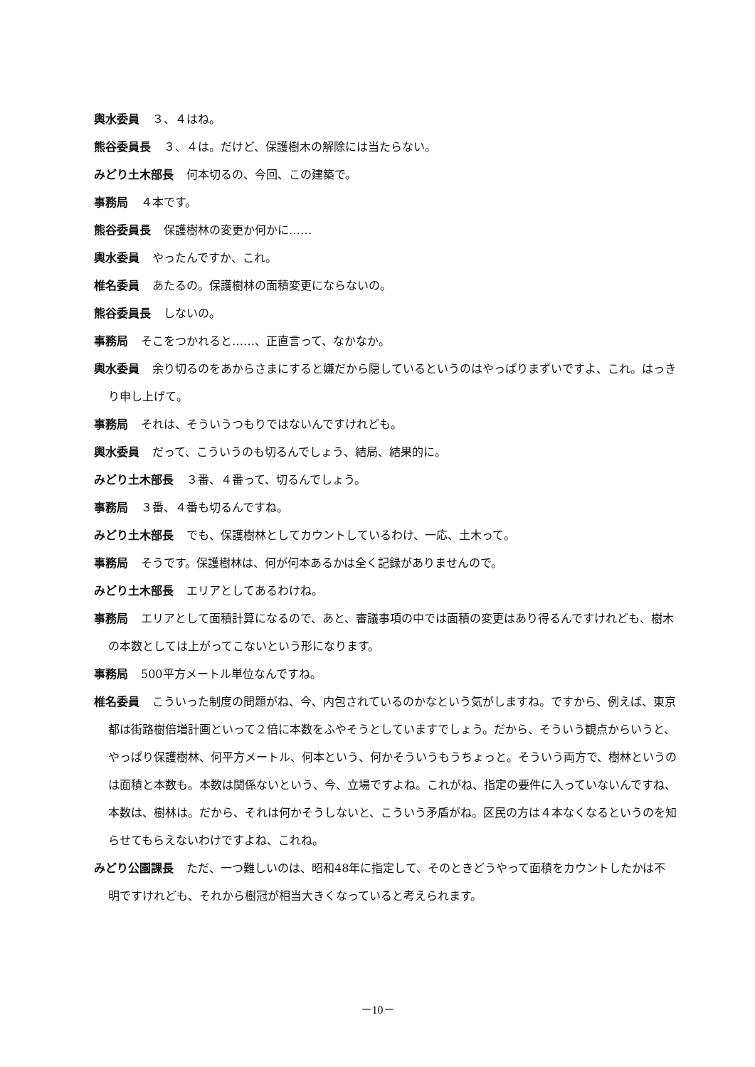輿水委員 ３、４はね。
熊谷委員長 ３、４は。だけど、保護樹木の解除には当たらない。
みどり土木部長 何本切るの、今回、この建築で。
事務局 ４本です。
熊谷委員長 保護樹林の変更か何かに……
輿水委員 やったんですか、これ。
椎名委員 あたるの。保護樹林の面積変更にならないの。
熊谷委員長 しないの。
事務局 そこをつかれると……、正直言って、なかなか。
輿水委員 余り切るのをあからさまにすると嫌だから隠しているというのはやっぱりまずいですよ、これ。はっきり申し上げて。
事務局 それは、そういうつもりではないんですけれども。
輿水委員 だって、こういうのも切るんでしょう、結局、結果的に。
みどり土木部長 ３番、４番って、切るんでしょう。
事務局 ３番、４番も切るんですね。
みどり土木部長 でも、保護樹林としてカウントしているわけ、一応、土木って。
事務局 そうです。保護樹林は、何が何本あるかは全く記録がありませんので。
みどり土木部長 エリアとしてあるわけね。
事務局 エリアとして面積計算になるので、あと、審議事項の中では面積の変更はあり得るんですけれども、樹木の本数としては上がってこないという形になります。
事務局 500平方メートル単位なんですね。
椎名委員 こういった制度の問題がね、今、内包されているのかなという気がしますね。ですから、例えば、東京都は街路樹倍増計画といって２倍に本数をふやそうとしていますでしょう。だから、そういう観点からいうと、やっぱり保護樹林、何平方メートル、何本という、何かそういうもうちょっと。そういう両方で、樹林というのは面積と本数も。本数は関係ないという、今、立場ですよね。これがね、指定の要件に入っていないんですね、本数は、樹林は。だから、それは何かそうしないと、こういう矛盾がね。区民の方は４本なくなるというのを知らせてもらえないわけですよね、これね。
みどり公園課長 ただ、一つ難しいのは、昭和48年に指定して、そのときどうやって面積をカウントしたかは不明ですけれども、それから樹冠が相当大きくなっていると考えられます。
－10－